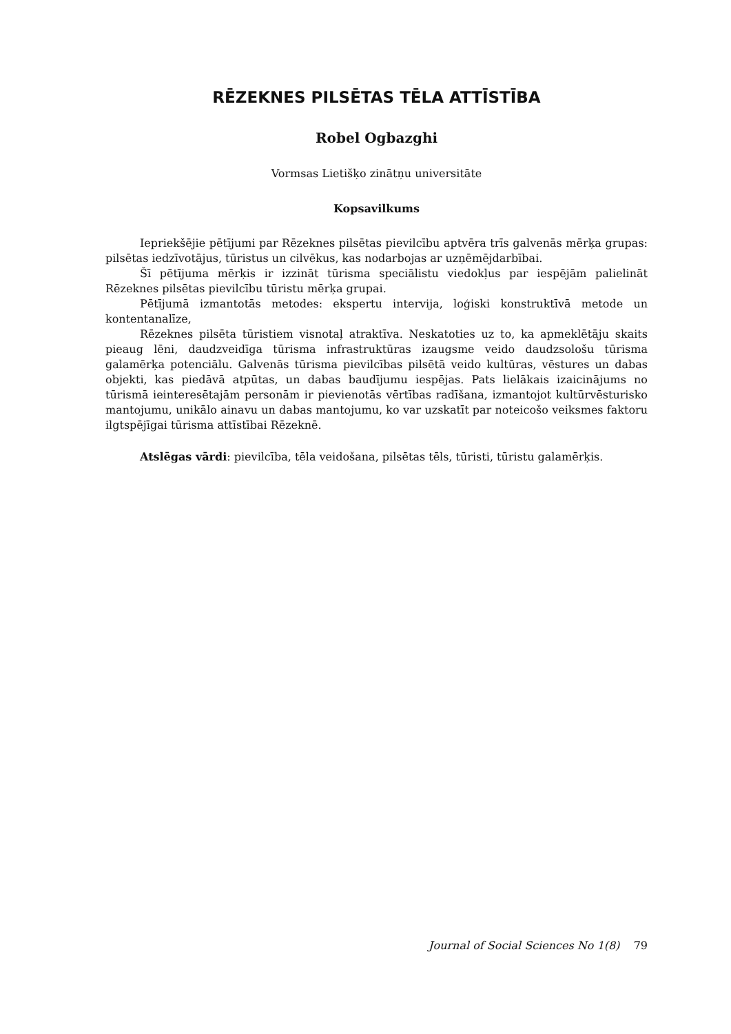RĒZEKNES PILSĒTAS TĒLA ATTĪSTĪBA
Robel Ogbazghi
Vormsas Lietišķo zinātņu universitāte
Kopsavilkums
Iepriekšējie pētījumi par Rēzeknes pilsētas pievilcību aptvēra trīs galvenās mērķa grupas: pilsētas iedzīvotājus, tūristus un cilvēkus, kas nodarbojas ar uzņēmējdarbībai.
Šī pētījuma mērķis ir izzināt tūrisma speciālistu viedokļus par iespējām palielināt Rēzeknes pilsētas pievilcību tūristu mērķa grupai.
Pētījumā izmantotās metodes: ekspertu intervija, loģiski konstruktīvā metode un kontentanalīze,
Rēzeknes pilsēta tūristiem visnotaļ atraktīva. Neskatoties uz to, ka apmeklētāju skaits pieaug lēni, daudzveidīga tūrisma infrastruktūras izaugsme veido daudzsološu tūrisma galamērķa potenciālu. Galvenās tūrisma pievilcības pilsētā veido kultūras, vēstures un dabas objekti, kas piedāvā atpūtas, un dabas baudījumu iespējas. Pats lielākais izaicinājums no tūrismā ieinteresētajām personām ir pievienotās vērtības radīšana, izmantojot kultūrvēsturisko mantojumu, unikālo ainavu un dabas mantojumu, ko var uzskatīt par noteicošo veiksmes faktoru ilgtspējīgai tūrisma attīstībai Rēzeknē.
Atslēgas vārdi: pievilcība, tēla veidošana, pilsētas tēls, tūristi, tūristu galamērķis.
Journal of Social Sciences No 1(8) 79